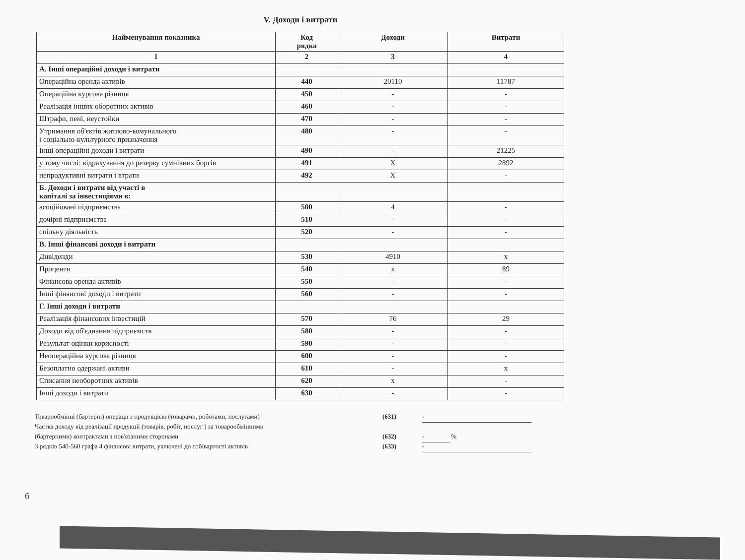V. Доходи і витрати
| Найменування показника | Код рядка | Доходи | Витрати |
| --- | --- | --- | --- |
| 1 | 2 | 3 | 4 |
| А. Інші операційні доходи і витрати | | | |
| Операційна оренда активів | 440 | 20110 | 11787 |
| Операційна курсова різниця | 450 | - | - |
| Реалізація інших оборотних активів | 460 | - | - |
| Штрафи, пені, неустойки | 470 | - | - |
| Утримання об'єктів житлово-комунального і соціально-культурного призначення | 480 | - | - |
| Інші операційні доходи і витрати | 490 | - | 21225 |
| у тому числі: відрахування до резерву сумнівних боргів | 491 | X | 2892 |
| непродуктивні витрати і втрати | 492 | X | - |
| Б. Доходи і витрати від участі в капіталі за інвестиціями в: | | | |
| асоційовані підприємства | 500 | 4 | - |
| дочірні підприємства | 510 | - | - |
| спільну діяльність | 520 | - | - |
| В. Інші фінансові доходи і витрати | | | |
| Дивіденди | 530 | 4910 | x |
| Проценти | 540 | x | 89 |
| Фінансова оренда активів | 550 | - | - |
| Інші фінансові доходи і витрати | 560 | - | - |
| Г. Інші доходи і витрати | | | |
| Реалізація фінансових інвестицій | 570 | 76 | 29 |
| Доходи від об'єднання підприємств | 580 | - | - |
| Результат оцінки корисності | 590 | - | - |
| Неопераційна курсова різниця | 600 | - | - |
| Безоплатно одержані активи | 610 | - | x |
| Списання необоротних активів | 620 | x | - |
| Інші доходи і витрати | 630 | - | - |
Товарообмінні (бартерні) операції з продукцією (товарами, роботами, послугами) (631) -
Частка доходу від реалізації продукції (товарів, робіт, послуг ) за товарообмінними
(бартерними) контрактами з пов'язаними сторонами (632) - %
З рядків 540-560 графа 4 фінансові витрати, уключені до собівартості активів (633) -
б